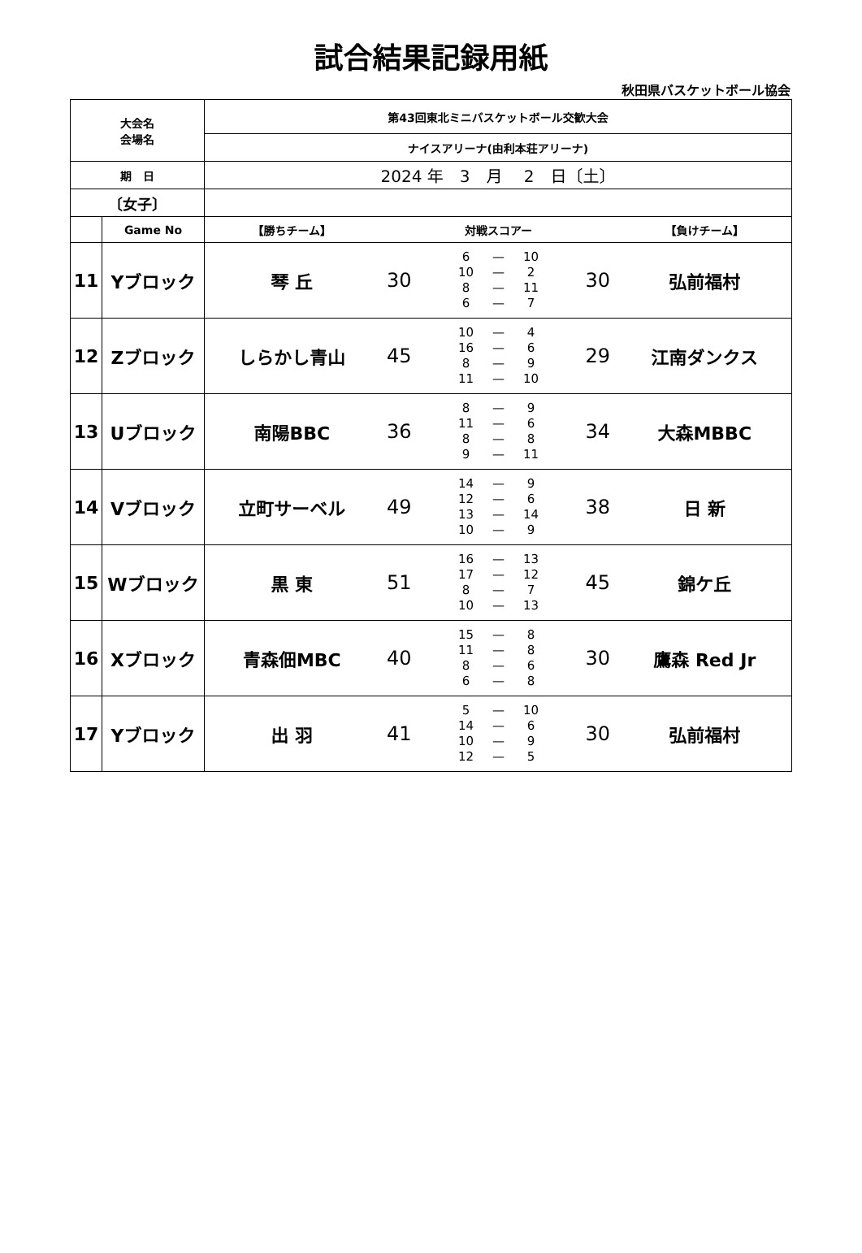試合結果記録用紙
秋田県バスケットボール協会
| 大会名 会場名 | | 第43回東北ミニバスケットボール交歓大会 | | | | |
| | | ナイスアリーナ(由利本荘アリーナ) | | | | |
| 期 日 | | 2024 年 3 月 2 日〔土〕 | | | | |
| 〔女子〕 | | | | | | |
| | Game No | 【勝ちチーム】 | | 対戦スコアー | | 【負けチーム】 |
| 11 | Yブロック | 琴 丘 | 30 | 6 — 10 10 — 2 8 — 11 6 — 7 | 30 | 弘前福村 |
| 12 | Zブロック | しらかし青山 | 45 | 10 — 4 16 — 6 8 — 9 11 — 10 | 29 | 江南ダンクス |
| 13 | Uブロック | 南陽BBC | 36 | 8 — 9 11 — 6 8 — 8 9 — 11 | 34 | 大森MBBC |
| 14 | Vブロック | 立町サーベル | 49 | 14 — 9 12 — 6 13 — 14 10 — 9 | 38 | 日 新 |
| 15 | Wブロック | 黒 東 | 51 | 16 — 13 17 — 12 8 — 7 10 — 13 | 45 | 錦ケ丘 |
| 16 | Xブロック | 青森佃MBC | 40 | 15 — 8 11 — 8 8 — 6 6 — 8 | 30 | 鷹森 Red Jr |
| 17 | Yブロック | 出 羽 | 41 | 5 — 10 14 — 6 10 — 9 12 — 5 | 30 | 弘前福村 |